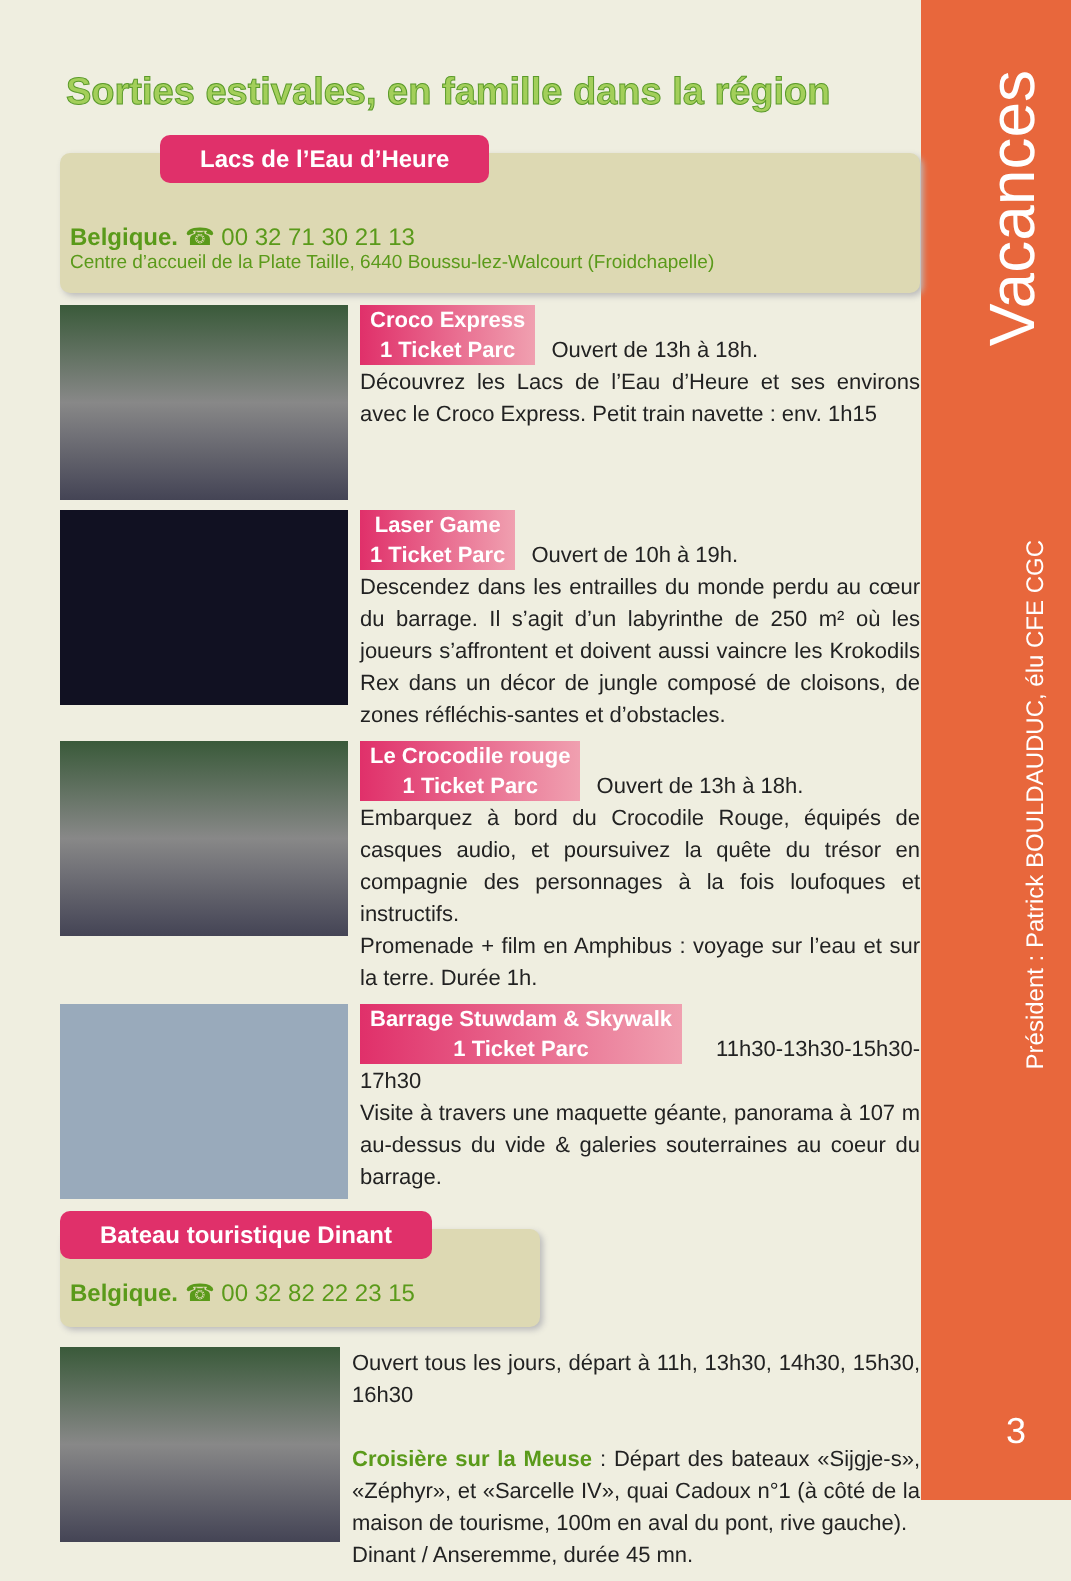Sorties estivales, en famille dans la région
Lacs de l’Eau d’Heure
Belgique. ☎ 00 32 71 30 21 13
Centre d’accueil de la Plate Taille, 6440 Boussu-lez-Walcourt (Froidchapelle)
Croco Express
1 Ticket Parc Ouvert de 13h à 18h.
Découvrez les Lacs de l’Eau d’Heure et ses environs avec le Croco Express. Petit train navette : env. 1h15
Laser Game
1 Ticket Parc Ouvert de 10h à 19h.
Descendez dans les entrailles du monde perdu au cœur du barrage. Il s’agit d’un labyrinthe de 250 m² où les joueurs s’affrontent et doivent aussi vaincre les Krokodils Rex dans un décor de jungle composé de cloisons, de zones réfléchis-santes et d’obstacles.
Le Crocodile rouge
1 Ticket Parc Ouvert de 13h à 18h.
Embarquez à bord du Crocodile Rouge, équipés de casques audio, et poursuivez la quête du trésor en compagnie des personnages à la fois loufoques et instructifs.
Promenade + film en Amphibus : voyage sur l’eau et sur la terre. Durée 1h.
Barrage Stuwdam & Skywalk
1 Ticket Parc 11h30-13h30-15h30-17h30
Visite à travers une maquette géante, panorama à 107 m au-dessus du vide & galeries souterraines au coeur du barrage.
Bateau touristique Dinant
Belgique. ☎ 00 32 82 22 23 15
Ouvert tous les jours, départ à 11h, 13h30, 14h30, 15h30, 16h30
Croisière sur la Meuse : Départ des bateaux «Sijgje-s», «Zéphyr», et «Sarcelle IV», quai Cadoux n°1 (à côté de la maison de tourisme, 100m en aval du pont, rive gauche).
Dinant / Anseremme, durée 45 mn.
Vacances
Président : Patrick BOULDAUDUC, élu CFE CGC
3